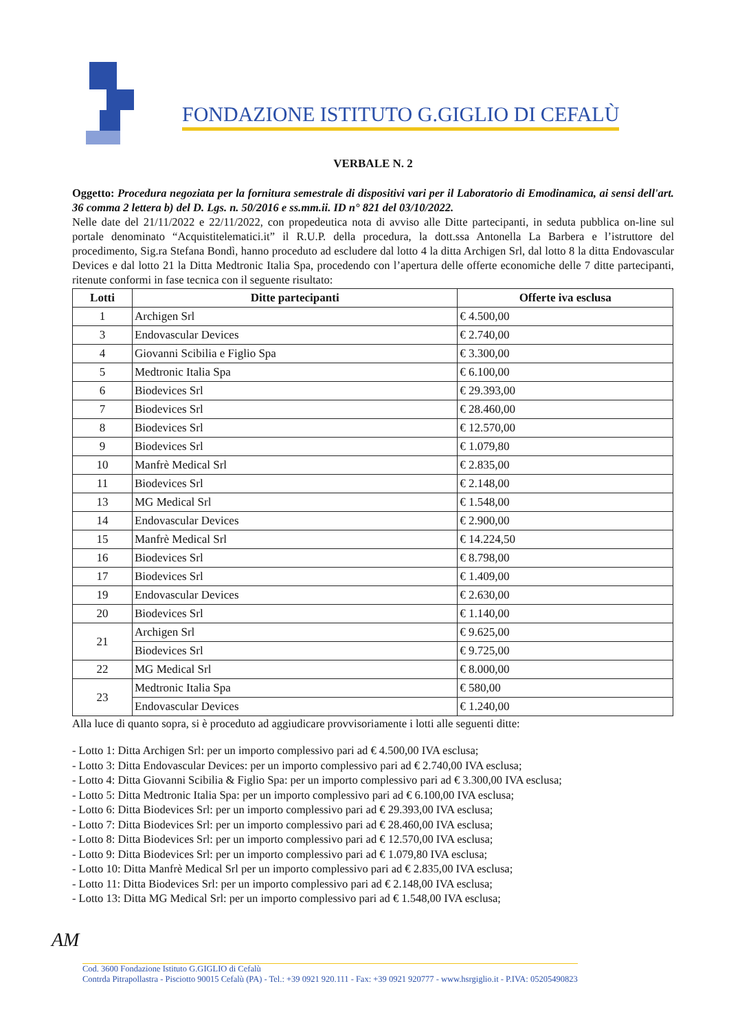FONDAZIONE ISTITUTO G.GIGLIO DI CEFALÙ
VERBALE N. 2
Oggetto: Procedura negoziata per la fornitura semestrale di dispositivi vari per il Laboratorio di Emodinamica, ai sensi dell'art. 36 comma 2 lettera b) del D. Lgs. n. 50/2016 e ss.mm.ii. ID n° 821 del 03/10/2022.
Nelle date del 21/11/2022 e 22/11/2022, con propedeutica nota di avviso alle Ditte partecipanti, in seduta pubblica on-line sul portale denominato “Acquistitelematici.it” il R.U.P. della procedura, la dott.ssa Antonella La Barbera e l’istruttore del procedimento, Sig.ra Stefana Bondì, hanno proceduto ad escludere dal lotto 4 la ditta Archigen Srl, dal lotto 8 la ditta Endovascular Devices e dal lotto 21 la Ditta Medtronic Italia Spa, procedendo con l’apertura delle offerte economiche delle 7 ditte partecipanti, ritenute conformi in fase tecnica con il seguente risultato:
| Lotti | Ditte partecipanti | Offerte iva esclusa |
| --- | --- | --- |
| 1 | Archigen Srl | € 4.500,00 |
| 3 | Endovascular Devices | € 2.740,00 |
| 4 | Giovanni Scibilia e Figlio Spa | € 3.300,00 |
| 5 | Medtronic Italia Spa | € 6.100,00 |
| 6 | Biodevices Srl | € 29.393,00 |
| 7 | Biodevices Srl | € 28.460,00 |
| 8 | Biodevices Srl | € 12.570,00 |
| 9 | Biodevices Srl | € 1.079,80 |
| 10 | Manfrè Medical Srl | € 2.835,00 |
| 11 | Biodevices Srl | € 2.148,00 |
| 13 | MG Medical Srl | € 1.548,00 |
| 14 | Endovascular Devices | € 2.900,00 |
| 15 | Manfrè Medical Srl | € 14.224,50 |
| 16 | Biodevices Srl | € 8.798,00 |
| 17 | Biodevices Srl | € 1.409,00 |
| 19 | Endovascular Devices | € 2.630,00 |
| 20 | Biodevices Srl | € 1.140,00 |
| 21 | Archigen Srl | € 9.625,00 |
| | Biodevices Srl | € 9.725,00 |
| 22 | MG Medical Srl | € 8.000,00 |
| 23 | Medtronic Italia Spa | € 580,00 |
| | Endovascular Devices | € 1.240,00 |
Alla luce di quanto sopra, si è proceduto ad aggiudicare provvisoriamente i lotti alle seguenti ditte:
- Lotto 1: Ditta Archigen Srl: per un importo complessivo pari ad € 4.500,00 IVA esclusa;
- Lotto 3: Ditta Endovascular Devices: per un importo complessivo pari ad € 2.740,00 IVA esclusa;
- Lotto 4: Ditta Giovanni Scibilia & Figlio Spa: per un importo complessivo pari ad € 3.300,00 IVA esclusa;
- Lotto 5: Ditta Medtronic Italia Spa: per un importo complessivo pari ad € 6.100,00 IVA esclusa;
- Lotto 6: Ditta Biodevices Srl: per un importo complessivo pari ad € 29.393,00 IVA esclusa;
- Lotto 7: Ditta Biodevices Srl: per un importo complessivo pari ad € 28.460,00 IVA esclusa;
- Lotto 8: Ditta Biodevices Srl: per un importo complessivo pari ad € 12.570,00 IVA esclusa;
- Lotto 9: Ditta Biodevices Srl: per un importo complessivo pari ad € 1.079,80 IVA esclusa;
- Lotto 10: Ditta Manfrè Medical Srl per un importo complessivo pari ad € 2.835,00 IVA esclusa;
- Lotto 11: Ditta Biodevices Srl: per un importo complessivo pari ad € 2.148,00 IVA esclusa;
- Lotto 13: Ditta MG Medical Srl: per un importo complessivo pari ad € 1.548,00 IVA esclusa;
AM
Cod. 3600 Fondazione Istituto G.GIGLIO di Cefalù
Contrda Pitrapollastra - Pisciotto 90015 Cefalù (PA) - Tel.: +39 0921 920.111 - Fax: +39 0921 920777 - www.hsrgiglio.it - P.IVA: 05205490823